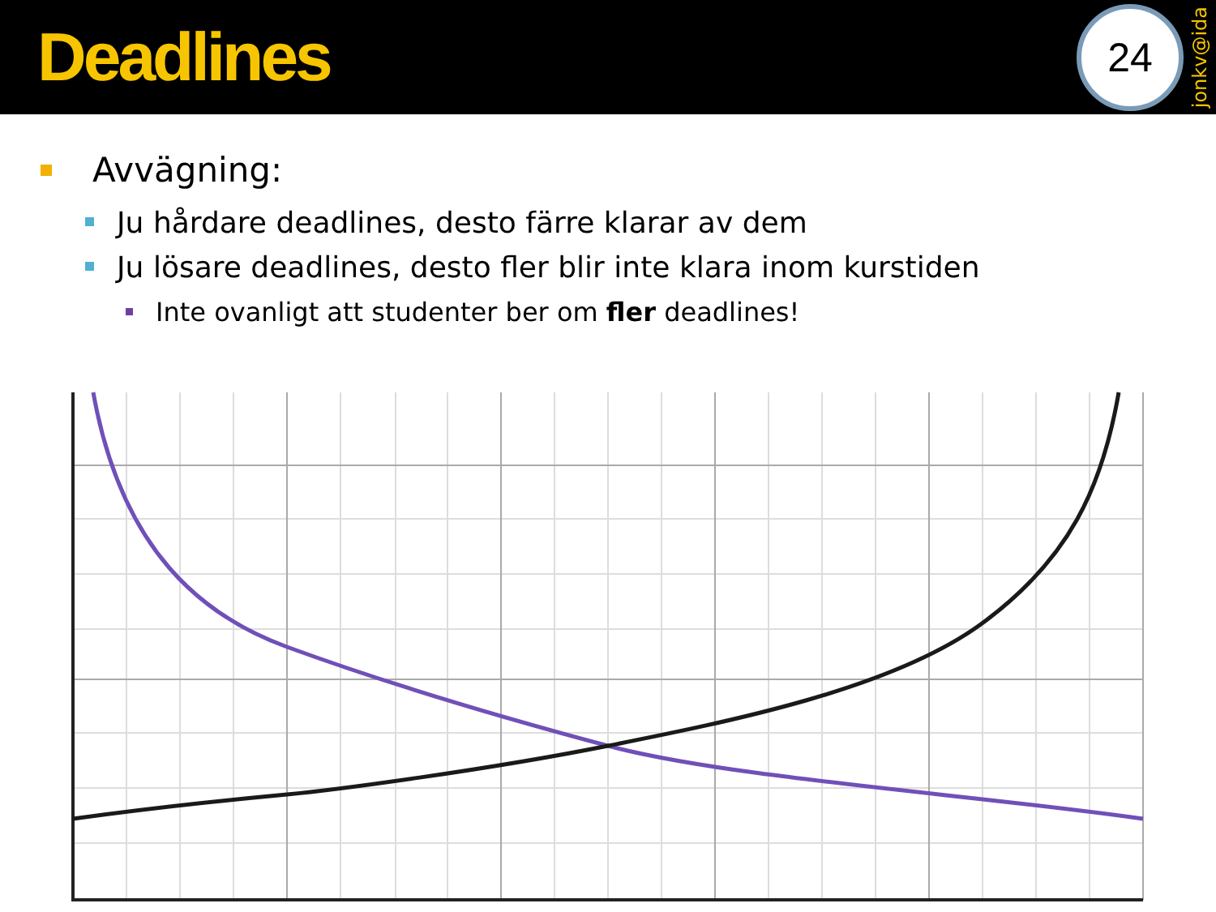Deadlines
24
jonkv@ida
Avvägning:
Ju hårdare deadlines, desto färre klarar av dem
Ju lösare deadlines, desto fler blir inte klara inom kurstiden
Inte ovanligt att studenter ber om fler deadlines!